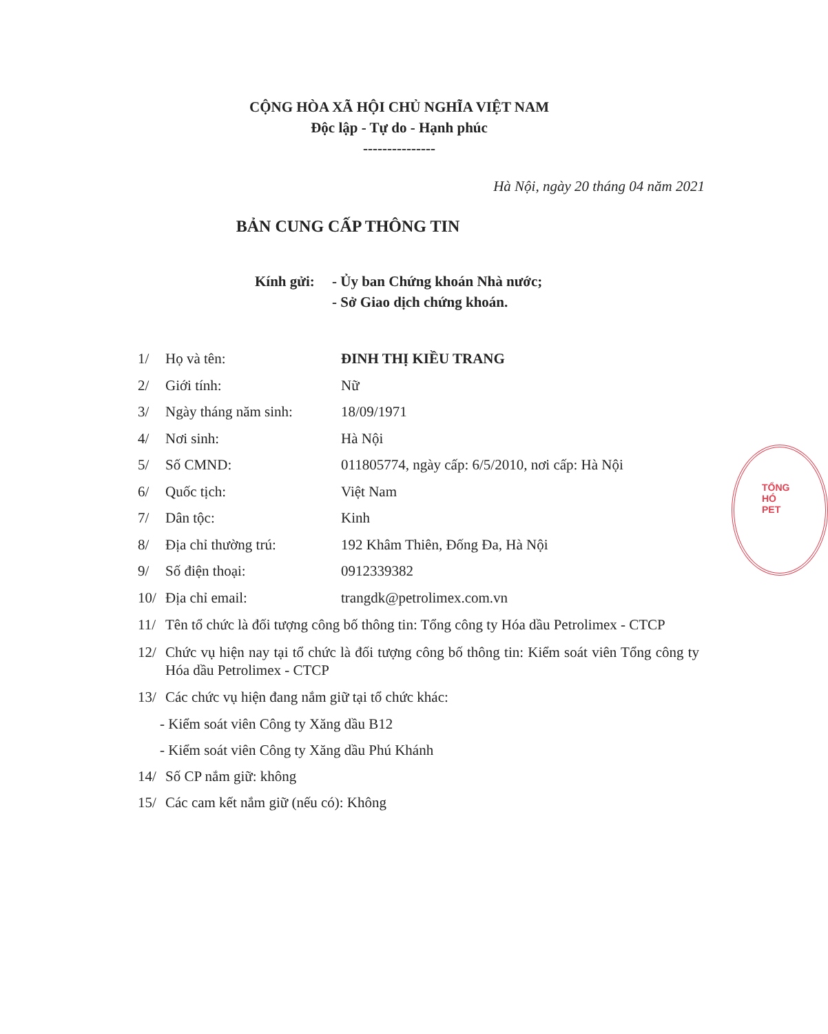CỘNG HÒA XÃ HỘI CHỦ NGHĨA VIỆT NAM
Độc lập - Tự do - Hạnh phúc
---------------
Hà Nội, ngày 20 tháng 04 năm 2021
BẢN CUNG CẤP THÔNG TIN
Kính gửi:
- Ủy ban Chứng khoán Nhà nước;
- Sở Giao dịch chứng khoán.
1/ Họ và tên: ĐINH THỊ KIỀU TRANG
2/ Giới tính: Nữ
3/ Ngày tháng năm sinh: 18/09/1971
4/ Nơi sinh: Hà Nội
5/ Số CMND: 011805774, ngày cấp: 6/5/2010, nơi cấp: Hà Nội
6/ Quốc tịch: Việt Nam
7/ Dân tộc: Kinh
8/ Địa chỉ thường trú: 192 Khâm Thiên, Đống Đa, Hà Nội
9/ Số điện thoại: 0912339382
10/ Địa chỉ email: trangdk@petrolimex.com.vn
11/ Tên tổ chức là đối tượng công bố thông tin: Tổng công ty Hóa dầu Petrolimex - CTCP
12/ Chức vụ hiện nay tại tổ chức là đối tượng công bố thông tin: Kiểm soát viên Tổng công ty Hóa dầu Petrolimex - CTCP
13/ Các chức vụ hiện đang nắm giữ tại tổ chức khác:
- Kiểm soát viên Công ty Xăng dầu B12
- Kiểm soát viên Công ty Xăng dầu Phú Khánh
14/ Số CP nắm giữ: không
15/ Các cam kết nắm giữ (nếu có): Không
TỔNG
HÓ
PET